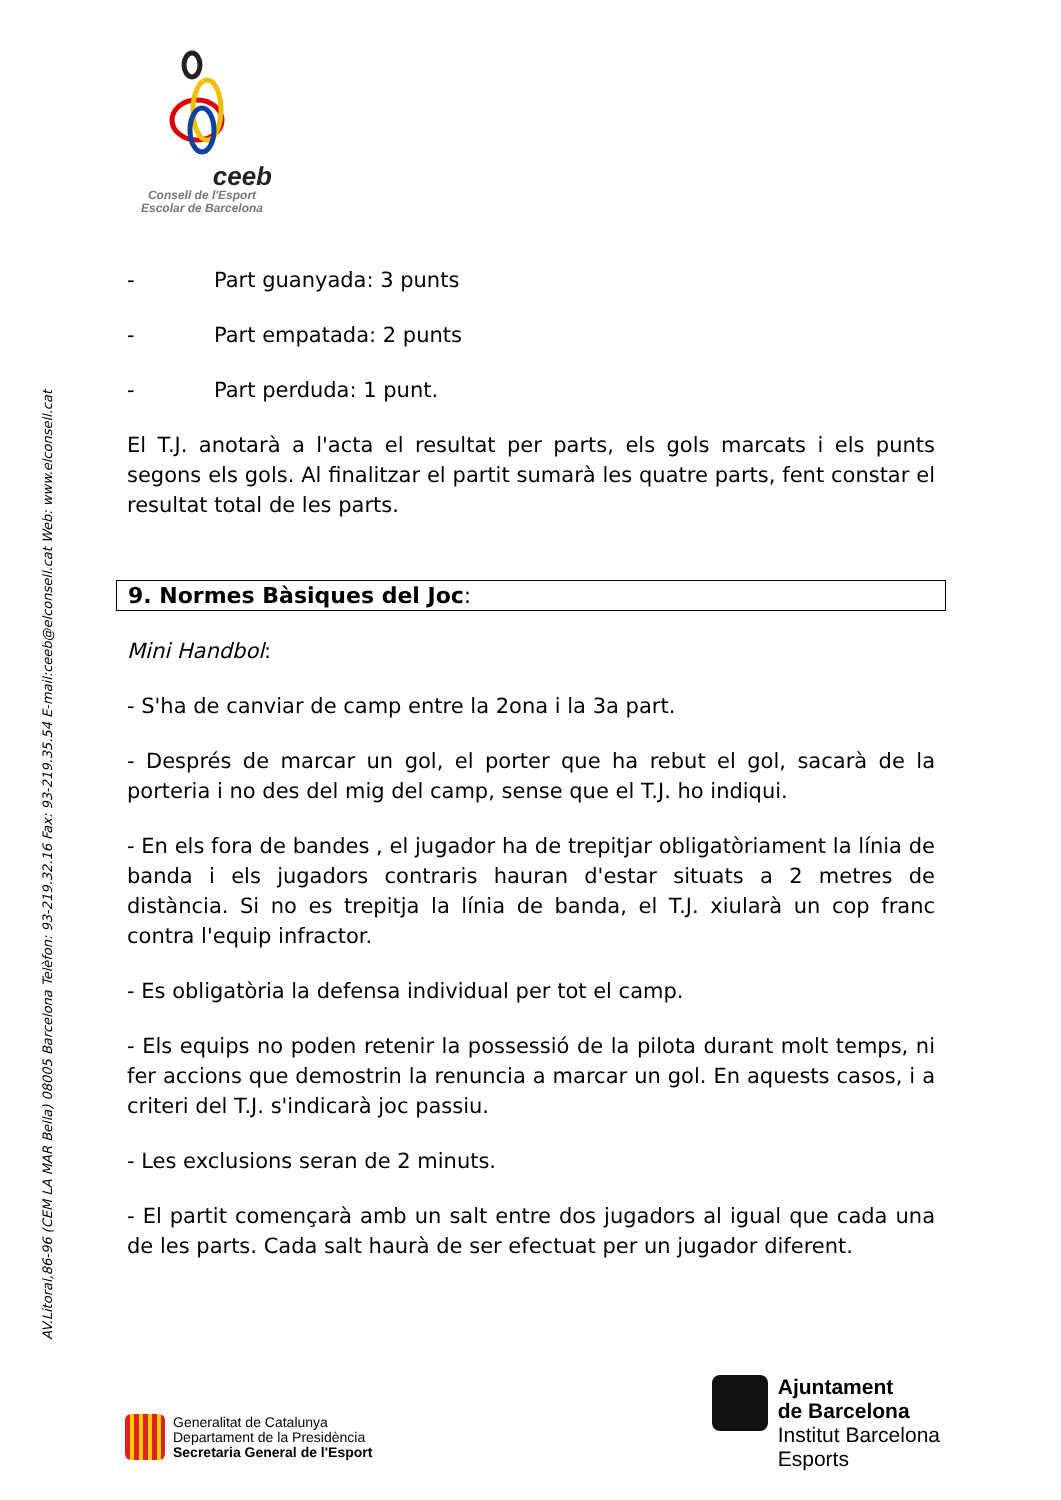AV.Litoral,86-96 (CEM LA MAR Bella) 08005 Barcelona Telèfon: 93-219.32.16 Fax: 93-219.35.54 E-mail:ceeb@elconsell.cat Web: www.elconsell.cat
ceeb
Consell de l'Esport
Escolar de Barcelona
- Part guanyada: 3 punts
- Part empatada: 2 punts
- Part perduda: 1 punt.
El T.J. anotarà a l'acta el resultat per parts, els gols marcats i els punts segons els gols. Al finalitzar el partit sumarà les quatre parts, fent constar el resultat total de les parts.
9. Normes Bàsiques del Joc:
Mini Handbol:
- S'ha de canviar de camp entre la 2ona i la 3a part.
- Després de marcar un gol, el porter que ha rebut el gol, sacarà de la porteria i no des del mig del camp, sense que el T.J. ho indiqui.
- En els fora de bandes , el jugador ha de trepitjar obligatòriament la línia de banda i els jugadors contraris hauran d'estar situats a 2 metres de distància. Si no es trepitja la línia de banda, el T.J. xiularà un cop franc contra l'equip infractor.
- Es obligatòria la defensa individual per tot el camp.
- Els equips no poden retenir la possessió de la pilota durant molt temps, ni fer accions que demostrin la renuncia a marcar un gol. En aquests casos, i a criteri del T.J. s'indicarà joc passiu.
- Les exclusions seran de 2 minuts.
- El partit començarà amb un salt entre dos jugadors al igual que cada una de les parts. Cada salt haurà de ser efectuat per un jugador diferent.
Generalitat de Catalunya
Departament de la Presidència
Secretaria General de l'Esport
Ajuntament
de Barcelona
Institut Barcelona
Esports